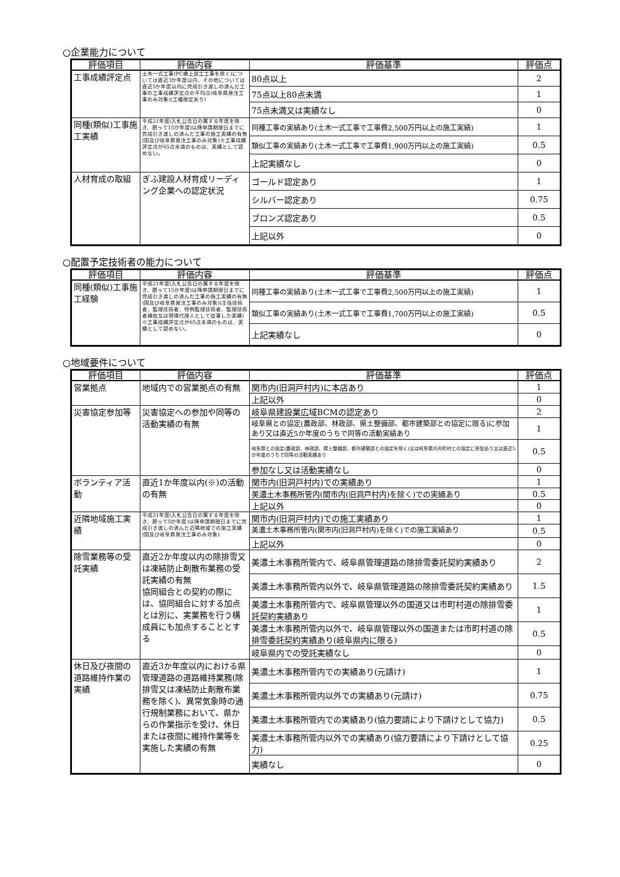○企業能力について
| 評価項目 | 評価内容 | 評価基準 | 評価点 |
| --- | --- | --- | --- |
| 工事成績評定点 | 土木一式工事(PC橋上部工工事を除く)については直近3か年度以内、その他については直近5か年度以内に完成引き渡しの済んだ工事の工事成績評定点の平均点(岐阜県発注工事のみ対象)(工種限定あり) | 80点以上 | 2 |
| | | 75点以上80点未満 | 1 |
| | | 75点未満又は実績なし | 0 |
| 同種(類似)工事施工実績 | 平成21年度(入札公告日の属する年度を除き、遡って15か年度)以降申請期限日までに完成引き渡しの済んだ工事の施工実績の有無 (国及び岐阜県発注工事のみ対象)※工事成績評定点が65点未満のものは、実績として認めない。 | 同種工事の実績あり(土木一式工事で工事費2,500万円以上の施工実績) | 1 |
| | | 類似工事の実績あり(土木一式工事で工事費1,900万円以上の施工実績) | 0.5 |
| | | 上記実績なし | 0 |
| 人材育成の取組 | ぎふ建設人材育成リーディング企業への認定状況 | ゴールド認定あり | 1 |
| | | シルバー認定あり | 0.75 |
| | | ブロンズ認定あり | 0.5 |
| | | 上記以外 | 0 |
○配置予定技術者の能力について
| 評価項目 | 評価内容 | 評価基準 | 評価点 |
| --- | --- | --- | --- |
| 同種(類似)工事施工経験 | 平成21年度(入札公告日の属する年度を除き、遡って15か年度)以降申請期限日までに完成引き渡しの済んだ工事の施工実績の有無(国及び岐阜県発注工事のみ対象)(主任技術者、監理技術者、特例監理技術者、監理技術者補佐又は現場代理人として従事した実績) ※工事成績評定点が65点未満のものは、実績として認めない。 | 同種工事の実績あり(土木一式工事で工事費2,500万円以上の施工実績) | 1 |
| | | 類似工事の実績あり(土木一式工事で工事費1,700万円以上の施工実績) | 0.5 |
| | | 上記実績なし | 0 |
○地域要件について
| 評価項目 | 評価内容 | 評価基準 | 評価点 |
| --- | --- | --- | --- |
| 営業拠点 | 地域内での営業拠点の有無 | 関市内(旧洞戸村内)に本店あり | 1 |
| | | 上記以外 | 0 |
| 災害協定参加等 | 災害協定への参加や同等の活動実績の有無 | 岐阜県建設業広域BCMの認定あり | 2 |
| | | 岐阜県との協定(農政部、林政部、県土整備部、都市建築部との協定に限る)に参加あり又は直近5か年度のうちで同等の活動実績あり | 1 |
| | | 岐阜県との協定(農政部、林政部、県土整備部、都市建築部との協定を除く)又は岐阜県内市町村との協定に参加あり又は直近5か年度のうちで同等の活動実績あり | 0.5 |
| | | 参加なし又は活動実績なし | 0 |
| ボランティア活動 | 直近1か年度以内(※)の活動の有無 | 関市内(旧洞戸村内)での実績あり | 1 |
| | | 美濃土木事務所管内(関市内(旧洞戸村内)を除く)での実績あり | 0.5 |
| | | 上記以外 | 0 |
| 近隣地域施工実績 | 平成31年度(入札公告日の属する年度を除き、遡って5か年度)以降申請期限日までに完成引き渡しの済んだ近隣地域での施工実績(国及び岐阜県発注工事のみ対象) | 関市内(旧洞戸村内)での施工実績あり | 1 |
| | | 美濃土木事務所管内(関市内(旧洞戸村内)を除く)での施工実績あり | 0.5 |
| | | 上記以外 | 0 |
| 除雪業務等の受託実績 | 直近2か年度以内の除排雪又は凍結防止剤散布業務の受託実績の有無 協同組合との契約の際には、協同組合に対する加点とは別に、実業務を行う構成員にも加点することとする | 美濃土木事務所管内で、岐阜県管理道路の除排雪委託契約実績あり | 2 |
| | | 美濃土木事務所管内以外で、岐阜県管理道路の除排雪委託契約実績あり | 1.5 |
| | | 美濃土木事務所管内で、岐阜県管理以外の国道又は市町村道の除排雪委託契約実績あり | 1 |
| | | 美濃土木事務所管内以外で、岐阜県管理以外の国道または市町村道の除排雪委託契約実績あり(岐阜県内に限る) | 0.5 |
| | | 岐阜県内での受託実績なし | 0 |
| 休日及び夜間の道路維持作業の実績 | 直近3か年度以内における県管理道路の道路維持業務(除排雪又は凍結防止剤散布業務を除く)、異常気象時の通行規制業務において、県からの作業指示を受け、休日または夜間に維持作業等を実施した実績の有無 | 美濃土木事務所管内での実績あり(元請け) | 1 |
| | | 美濃土木事務所管内以外での実績あり(元請け) | 0.75 |
| | | 美濃土木事務所管内での実績あり(協力要請により下請けとして協力) | 0.5 |
| | | 美濃土木事務所管内以外での実績あり(協力要請により下請けとして協力) | 0.25 |
| | | 実績なし | 0 |